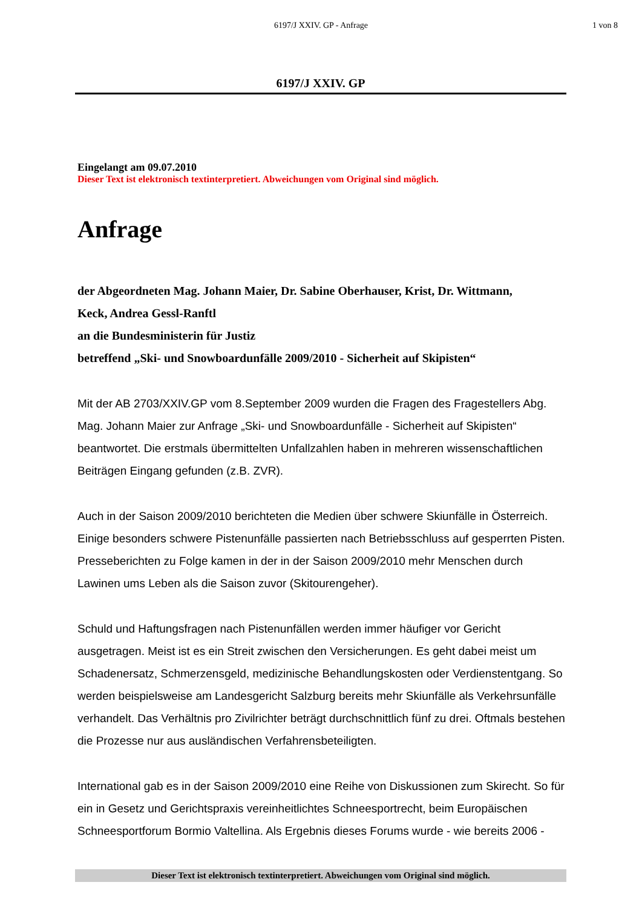6197/J XXIV. GP - Anfrage 1 von 8
6197/J XXIV. GP
Eingelangt am 09.07.2010
Dieser Text ist elektronisch textinterpretiert. Abweichungen vom Original sind möglich.
Anfrage
der Abgeordneten Mag. Johann Maier, Dr. Sabine Oberhauser, Krist, Dr. Wittmann,
Keck, Andrea Gessl-Ranftl
an die Bundesministerin für Justiz
betreffend „Ski- und Snowboardunfälle 2009/2010 - Sicherheit auf Skipisten“
Mit der AB 2703/XXIV.GP vom 8.September 2009 wurden die Fragen des Fragestellers Abg. Mag. Johann Maier zur Anfrage „Ski- und Snowboardunfälle - Sicherheit auf Skipisten“ beantwortet. Die erstmals übermittelten Unfallzahlen haben in mehreren wissenschaftlichen Beiträgen Eingang gefunden (z.B. ZVR).
Auch in der Saison 2009/2010 berichteten die Medien über schwere Skiunfälle in Österreich. Einige besonders schwere Pistenunfälle passierten nach Betriebsschluss auf gesperrten Pisten. Presseberichten zu Folge kamen in der in der Saison 2009/2010 mehr Menschen durch Lawinen ums Leben als die Saison zuvor (Skitourengeher).
Schuld und Haftungsfragen nach Pistenunfällen werden immer häufiger vor Gericht ausgetragen. Meist ist es ein Streit zwischen den Versicherungen. Es geht dabei meist um Schadenersatz, Schmerzensgeld, medizinische Behandlungskosten oder Verdienstentgang. So werden beispielsweise am Landesgericht Salzburg bereits mehr Skiunfälle als Verkehrsunfälle verhandelt. Das Verhältnis pro Zivilrichter beträgt durchschnittlich fünf zu drei. Oftmals bestehen die Prozesse nur aus ausländischen Verfahrensbeteiligten.
International gab es in der Saison 2009/2010 eine Reihe von Diskussionen zum Skirecht. So für ein in Gesetz und Gerichtspraxis vereinheitlichtes Schneesportrecht, beim Europäischen Schneesportforum Bormio Valtellina. Als Ergebnis dieses Forums wurde - wie bereits 2006 -
Dieser Text ist elektronisch textinterpretiert. Abweichungen vom Original sind möglich.